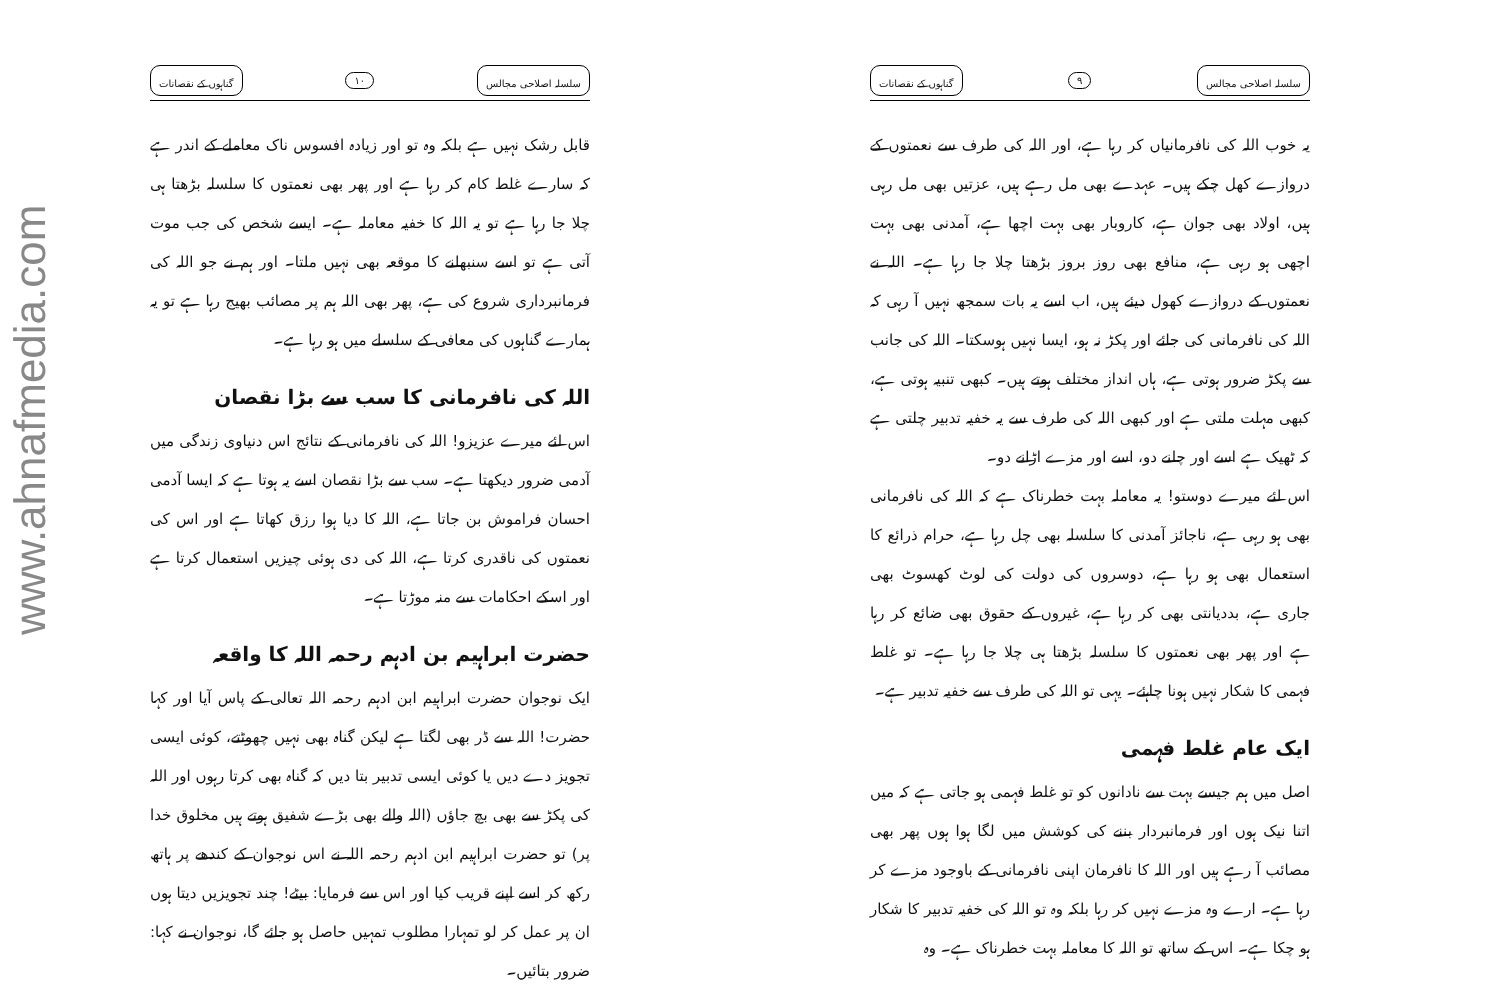www.ahnafmedia.com
سلسلہ اصلاحی مجالس ۱۰ گناہوں کے نقصانات
قابل رشک نہیں ہے بلکہ وہ تو اور زیادہ افسوس ناک معاملے کے اندر ہے کہ سارے غلط کام کر رہا ہے اور پھر بھی نعمتوں کا سلسلہ بڑھتا ہی چلا جا رہا ہے تو یہ اللہ کا خفیہ معاملہ ہے۔ ایسے شخص کی جب موت آتی ہے تو اسے سنبھلنے کا موقعہ بھی نہیں ملتا۔ اور ہم نے جو اللہ کی فرمانبرداری شروع کی ہے، پھر بھی اللہ ہم پر مصائب بھیج رہا ہے تو یہ ہمارے گناہوں کی معافی کے سلسلے میں ہو رہا ہے۔
اللہ کی نافرمانی کا سب سے بڑا نقصان
اس لئے میرے عزیزو! اللہ کی نافرمانی کے نتائج اس دنیاوی زندگی میں آدمی ضرور دیکھتا ہے۔ سب سے بڑا نقصان اسے یہ ہوتا ہے کہ ایسا آدمی احسان فراموش بن جاتا ہے، اللہ کا دیا ہوا رزق کھاتا ہے اور اس کی نعمتوں کی ناقدری کرتا ہے، اللہ کی دی ہوئی چیزیں استعمال کرتا ہے اور اسکے احکامات سے منہ موڑتا ہے۔
حضرت ابراہیم بن ادہم رحمہ اللہ کا واقعہ
ایک نوجوان حضرت ابراہیم ابن ادہم رحمہ اللہ تعالی کے پاس آیا اور کہا حضرت! اللہ سے ڈر بھی لگتا ہے لیکن گناہ بھی نہیں چھوٹتے، کوئی ایسی تجویز دے دیں یا کوئی ایسی تدبیر بتا دیں کہ گناہ بھی کرتا رہوں اور اللہ کی پکڑ سے بھی بچ جاؤں (اللہ والے بھی بڑے شفیق ہوتے ہیں مخلوق خدا پر) تو حضرت ابراہیم ابن ادہم رحمہ اللہ نے اس نوجوان کے کندھے پر ہاتھ رکھ کر اسے اپنے قریب کیا اور اس سے فرمایا: بیٹے! چند تجویزیں دیتا ہوں ان پر عمل کر لو تمہارا مطلوب تمہیں حاصل ہو جائے گا، نوجوان نے کہا: ضرور بتائیں۔
سلسلہ اصلاحی مجالس ۹ گناہوں کے نقصانات
یہ خوب اللہ کی نافرمانیاں کر رہا ہے، اور اللہ کی طرف سے نعمتوں کے دروازے کھل چکے ہیں۔ عہدے بھی مل رہے ہیں، عزتیں بھی مل رہی ہیں، اولاد بھی جوان ہے، کاروبار بھی بہت اچھا ہے، آمدنی بھی بہت اچھی ہو رہی ہے، منافع بھی روز بروز بڑھتا چلا جا رہا ہے۔ اللہ نے نعمتوں کے دروازے کھول دیئے ہیں، اب اسے یہ بات سمجھ نہیں آ رہی کہ اللہ کی نافرمانی کی جائے اور پکڑ نہ ہو، ایسا نہیں ہوسکتا۔ اللہ کی جانب سے پکڑ ضرور ہوتی ہے، ہاں انداز مختلف ہوتے ہیں۔ کبھی تنبیہ ہوتی ہے، کبھی مہلت ملتی ہے اور کبھی اللہ کی طرف سے یہ خفیہ تدبیر چلتی ہے کہ ٹھیک ہے اسے اور چلنے دو، اسے اور مزے اڑانے دو۔
اس لئے میرے دوستو! یہ معاملہ بہت خطرناک ہے کہ اللہ کی نافرمانی بھی ہو رہی ہے، ناجائز آمدنی کا سلسلہ بھی چل رہا ہے، حرام ذرائع کا استعمال بھی ہو رہا ہے، دوسروں کی دولت کی لوٹ کھسوٹ بھی جاری ہے، بددیانتی بھی کر رہا ہے، غیروں کے حقوق بھی ضائع کر رہا ہے اور پھر بھی نعمتوں کا سلسلہ بڑھتا ہی چلا جا رہا ہے۔ تو غلط فہمی کا شکار نہیں ہونا چاہئے۔ یہی تو اللہ کی طرف سے خفیہ تدبیر ہے۔
ایک عام غلط فہمی
اصل میں ہم جیسے بہت سے نادانوں کو تو غلط فہمی ہو جاتی ہے کہ میں اتنا نیک ہوں اور فرمانبردار بننے کی کوشش میں لگا ہوا ہوں پھر بھی مصائب آ رہے ہیں اور اللہ کا نافرمان اپنی نافرمانی کے باوجود مزے کر رہا ہے۔ ارے وہ مزے نہیں کر رہا بلکہ وہ تو اللہ کی خفیہ تدبیر کا شکار ہو چکا ہے۔ اس کے ساتھ تو اللہ کا معاملہ بہت خطرناک ہے۔ وہ